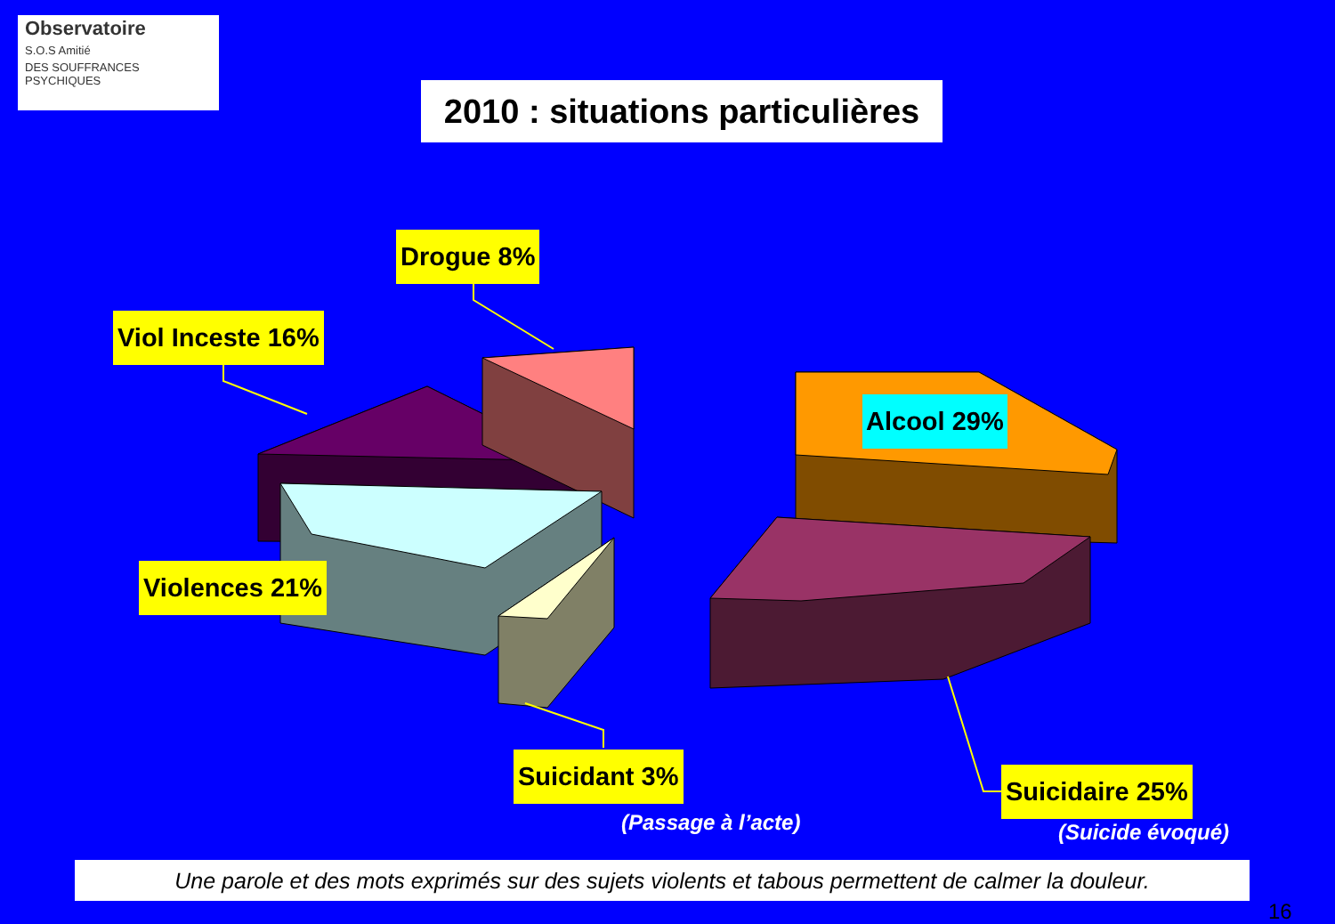Observatoire
S.O.S Amitié
DES SOUFFRANCES PSYCHIQUES
2010 : situations particulières
Drogue 8%
Viol Inceste 16%
Alcool 29%
Violences 21%
Suicidant 3% Suicidaire 25%
(Passage à l’acte) (Suicide évoqué)
Une parole et des mots exprimés sur des sujets violents et tabous permettent de calmer la douleur.
16